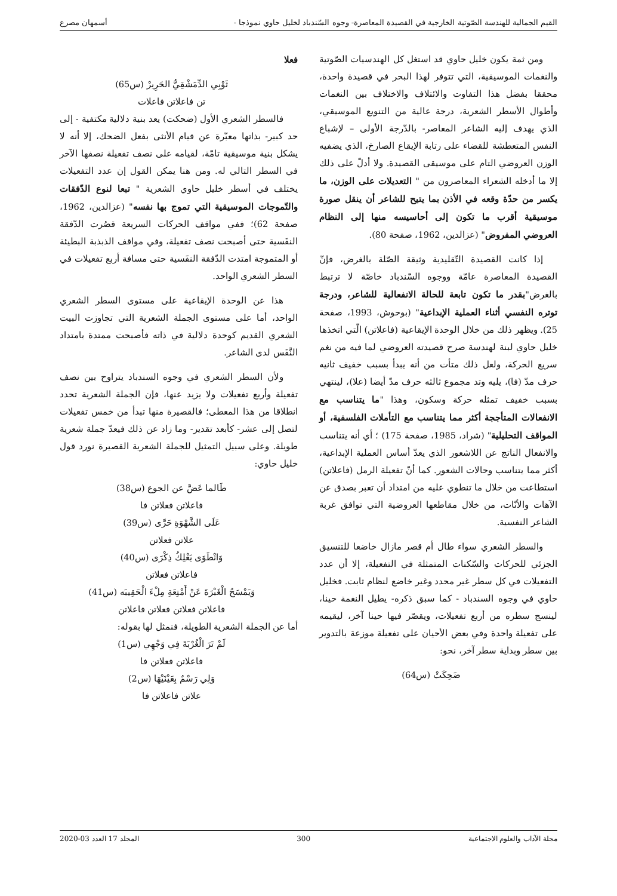القيم الجمالية للهندسة الصّوتية الخارجية في القصيدة المعاصرة- وجوه السّندباد لخليل حاوي نموذجا - أسمهان مصرع
ومن ثمة يكون خليل حاوي قد استغل كل الهندسيات الصّوتية والنغمات الموسيقية، التي تتوفر لهذا البحر في قصيدة واحدة، محققا بفضل هذا التفاوت والائتلاف والاختلاف بين النغمات وأطوال الأسطر الشعرية، درجة عالية من التنويع الموسيقي، الذي يهدف إليه الشاعر المعاصر- بالدّرجة الأولى – لإشباع النفس المتعطشة للقضاء على رتابة الإيقاع الصارخ، الذي يضفيه الوزن العروضي التام على موسيقى القصيدة. ولا أدلّ على ذلك إلا ما أدخله الشعراء المعاصرون من " التعديلات على الوزن، ما يكسر من حدّة وقعه في الأذن بما يتيح للشاعر أن ينقل صورة موسيقية أقرب ما تكون إلى أحاسيسه منها إلى النظام العروضي المفروض" (عزالدين، 1962، صفحة 80).
إذا كانت القصيدة التّقليدية وثيقة الصّلة بالغرض، فإنّ القصيدة المعاصرة عامّة ووجوه السّندباد خاصّة لا ترتبط بالغرض"بقدر ما تكون تابعة للحالة الانفعالية للشاعر، ودرجة توتره النفسي أثناء العملية الإبداعية" (بوحوش، 1993، صفحة 25). ويظهر ذلك من خلال الوحدة الإيقاعية (فاعلاتن) الّتي اتخذها خليل حاوي لبنة لهندسة صرح قصيدته العروضي لما فيه من نغم سريع الحركة، ولعل ذلك متأت من أنه يبدأ بسبب خفيف ثانيه حرف مدّ (فا)، يليه وتد مجموع ثالثه حرف مدّ أيضا (علا)، لينتهي بسبب خفيف تمثله حركة وسكون، وهذا "ما يتناسب مع الانفعالات المتأججة أكثر مما يتناسب مع التأملات الفلسفية، أو المواقف التحليلية" (شراد، 1985، صفحة 175) ؛ أي أنه يتناسب والانفعال الناتج عن اللاشعور الذي يعدّ أساس العملية الإبداعية، أكثر مما يتناسب وحالات الشعور. كما أنّ تفعيلة الرمل (فاعلاتن) استطاعت من خلال ما تنطوي عليه من امتداد أن تعبر بصدق عن الآهات والأنّات، من خلال مقاطعها العروضية التي توافق غربة الشاعر النفسية.
والسطر الشعري سواء طال أم قصر مازال خاضعا للتنسيق الجزئي للحركات والسّكنات المتمثلة في التفعيلة، إلا أن عدد التفعيلات في كل سطر غير محدد وغير خاضع لنظام ثابت. فخليل حاوي في وجوه السندباد - كما سبق ذكره- يطيل النغمة حينا، لينسج سطره من أربع تفعيلات، ويقصّر فيها حينا آخر، ليقيمه على تفعيلة واحدة وفي بعض الأحيان على تفعيلة موزعة بالتدوير بين سطر وبداية سطر آخر، نحو:
ضَحِكَتْ (س64)
فعلا
ثَوْبِي الدِّمَشْقِيُّ الحَرِيرْ (س65)
تن فاعلاتن فاعلات
فالسطر الشعري الأول (ضحكت) يعد بنية دلالية مكتفية - إلى حد كبير- بذاتها معبّرة عن قيام الأنثى بفعل الضحك، إلا أنه لا يشكل بنية موسيقية تامّة، لقيامه على نصف تفعيلة نصفها الآخر في السطر التالي له. ومن هنا يمكن القول إن عدد التفعيلات يختلف في أسطر خليل حاوي الشعرية " تبعا لنوع الدّفقات والتّموجات الموسيقية التي تموج بها نفسه" (عزالدين، 1962، صفحة 62)؛ ففي مواقف الحركات السريعة قصُرت الدّفقة النفَسية حتى أصبحت نصف تفعيلة، وفي مواقف الذبذبة البطيئة أو المتموجة امتدت الدّفقة النفَسية حتى مسافة أربع تفعيلات في السطر الشعري الواحد.
هذا عن الوحدة الإيقاعية على مستوى السطر الشعري الواحد، أما على مستوى الجملة الشعرية التي تجاوزت البيت الشعري القديم كوحدة دلالية في ذاته فأصبحت ممتدة بامتداد النَّفَس لدى الشاعر.
ولأن السطر الشعري في وجوه السندباد يتراوح بين نصف تفعيلة وأربع تفعيلات ولا يزيد عنها، فإن الجملة الشعرية تحدد انطلاقا من هذا المعطى؛ فالقصيرة منها تبدأ من خمس تفعيلات لتصل إلى عشر- كأبعد تقدير- وما زاد عن ذلك فيعدّ جملة شعرية طويلة. وعلى سبيل التمثيل للجملة الشعرية القصيرة نورد قول خليل حاوي:
طَالما عَضَّ عن الجوع (س38)
فاعلاتن فعلاتن فا
عَلَى الشَّهْوَةِ حَرَّى (س39)
علاتن فعلاتن
وَانْطَوَى يَعْلِكُ ذِكْرَى (س40)
فاعلاتن فعلاتن
وَيَمْسَحُ الْغَبْرَةَ عَنْ أَمْتِعَةِ مِلْءَ الْحَقِيبَه (س41)
فاعلاتن فعلاتن فعلاتن فاعلاتن
أما عن الجملة الشعرية الطويلة، فنمثل لها بقوله:
لَمْ تَرَ الْغُرْبَةَ فِي وَجْهِي (س1)
فاعلاتن فعلاتن فا
وَلِي رَسْمٌ بِعَيْنَيْهَا (س2)
علاتن فاعلاتن فا
مجلة الآداب والعلوم الاجتماعية 300 المجلد 17 العدد 03-2020